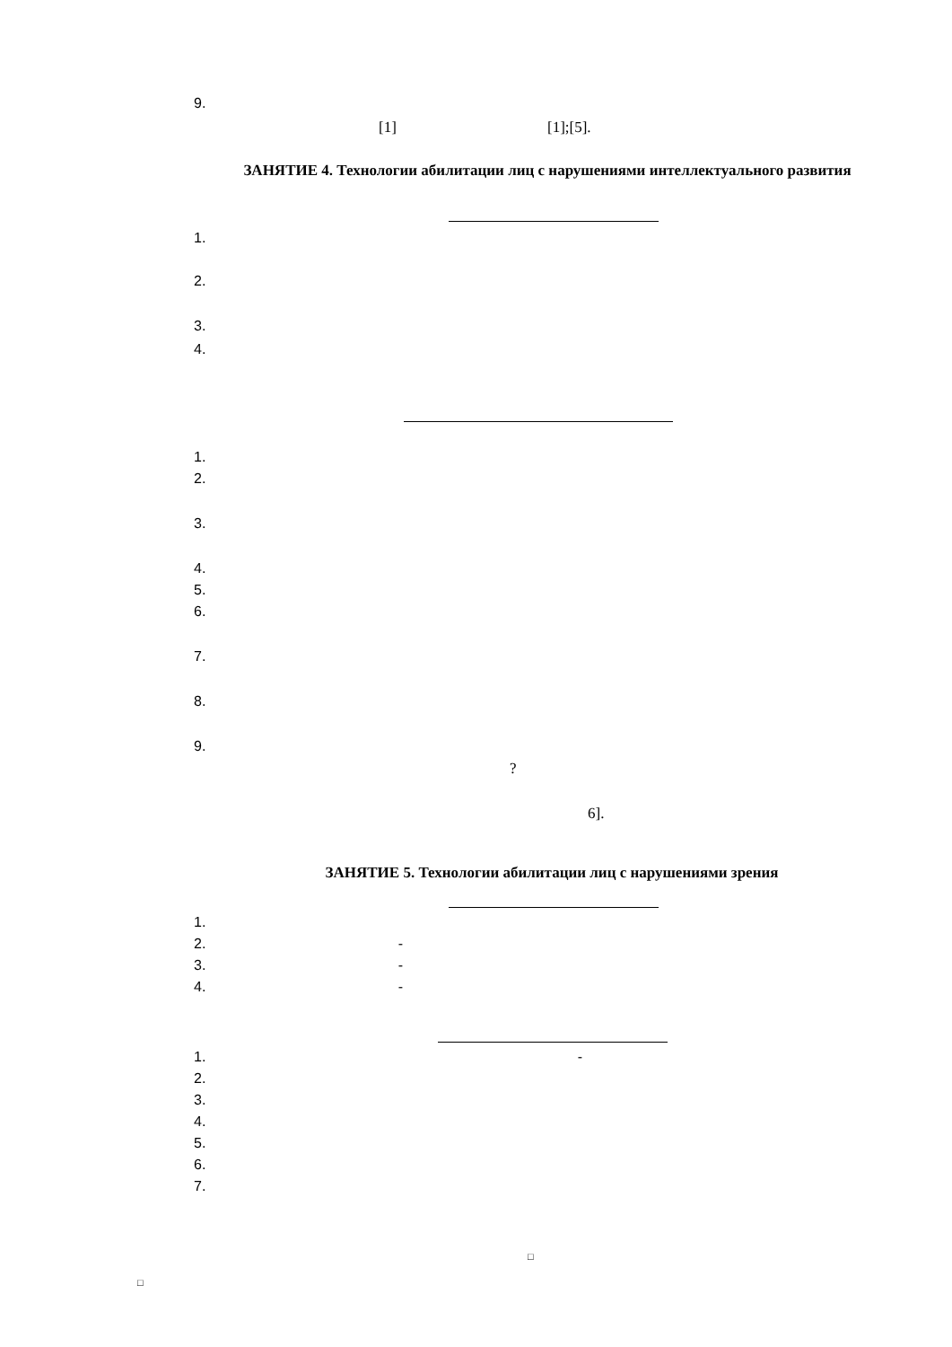9.
[1] [1];[5].
ЗАНЯТИЕ 4. Технологии абилитации лиц с нарушениями интеллектуального развития
1.
2.
3.
4.
1.
2.
3.
4.
5.
6.
7.
8.
9.
?
6].
ЗАНЯТИЕ 5. Технологии абилитации лиц с нарушениями зрения
1.
2. -
3. -
4. -
1. -
2.
3.
4.
5.
6.
7.
□
□